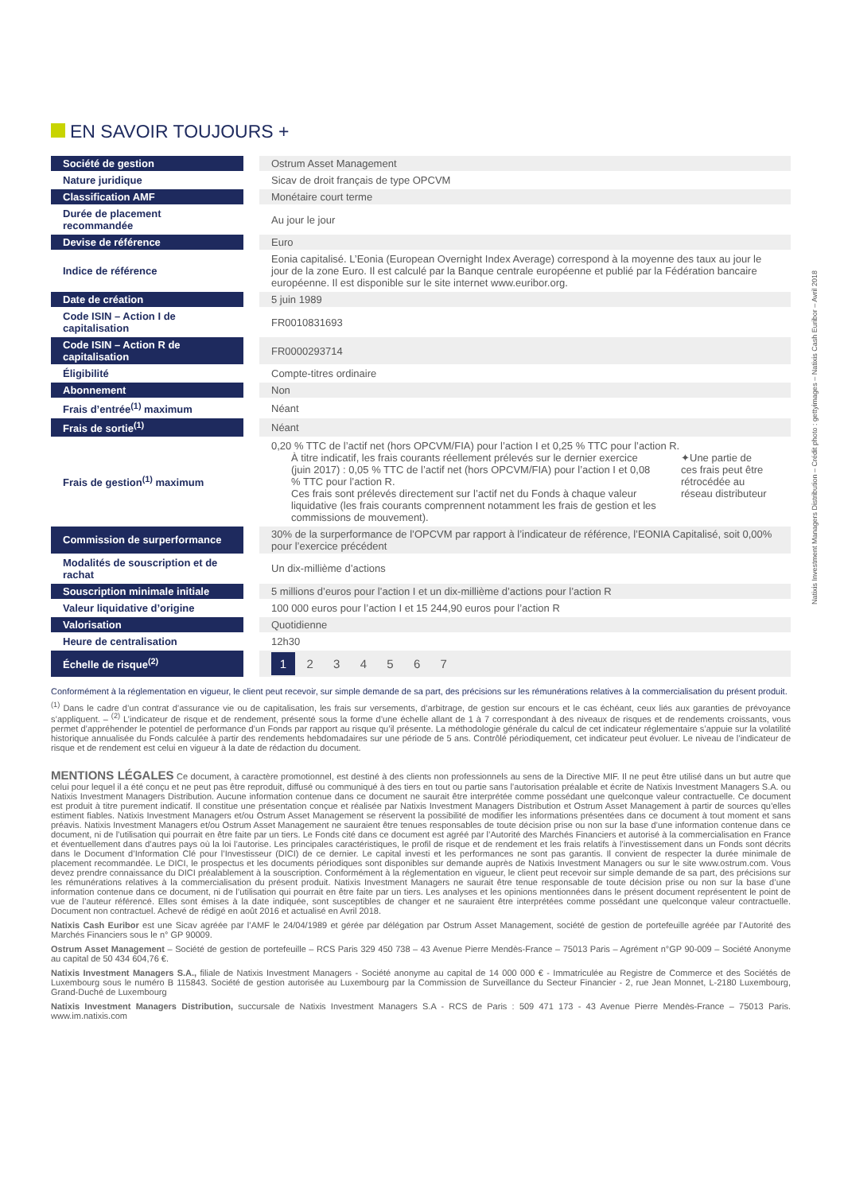Natixis Investment Managers Distribution – Crédit photo : gettyimages – Natixis Cash Euribor – Avril 2018
EN SAVOIR TOUJOURS +
| Société de gestion | Ostrum Asset Management |
| Nature juridique | Sicav de droit français de type OPCVM |
| Classification AMF | Monétaire court terme |
| Durée de placement recommandée | Au jour le jour |
| Devise de référence | Euro |
| Indice de référence | Eonia capitalisé. L’Eonia (European Overnight Index Average) correspond à la moyenne des taux au jour le jour de la zone Euro. Il est calculé par la Banque centrale européenne et publié par la Fédération bancaire européenne. Il est disponible sur le site internet www.euribor.org. |
| Date de création | 5 juin 1989 |
| Code ISIN – Action I de capitalisation | FR0010831693 |
| Code ISIN – Action R de capitalisation | FR0000293714 |
| Éligibilité | Compte-titres ordinaire |
| Abonnement | Non |
| Frais d’entrée<sup>(1)</sup> maximum | Néant |
| Frais de sortie<sup>(1)</sup> | Néant |
| Frais de gestion<sup>(1)</sup> maximum | 0,20 % TTC de l’actif net (hors OPCVM/FIA) pour l’action I et 0,25 % TTC pour l’action R. À titre indicatif, les frais courants réellement prélevés sur le dernier exercice (juin 2017) : 0,05 % TTC de l’actif net (hors OPCVM/FIA) pour l’action I et 0,08 % TTC pour l’action R. Ces frais sont prélevés directement sur l’actif net du Fonds à chaque valeur liquidative (les frais courants comprennent notamment les frais de gestion et les commissions de mouvement). ✦Une partie de ces frais peut être rétrocédée au réseau distributeur |
| Commission de surperformance | 30% de la surperformance de l’OPCVM par rapport à l’indicateur de référence, l’EONIA Capitalisé, soit 0,00% pour l’exercice précédent |
| Modalités de souscription et de rachat | Un dix-millième d’actions |
| Souscription minimale initiale | 5 millions d’euros pour l’action I et un dix-millième d’actions pour l’action R |
| Valeur liquidative d’origine | 100 000 euros pour l’action I et 15 244,90 euros pour l’action R |
| Valorisation | Quotidienne |
| Heure de centralisation | 12h30 |
| Échelle de risque<sup>(2)</sup> | 1 2 3 4 5 6 7 |
Conformément à la réglementation en vigueur, le client peut recevoir, sur simple demande de sa part, des précisions sur les rémunérations relatives à la commercialisation du présent produit.
<sup>(1)</sup> Dans le cadre d’un contrat d’assurance vie ou de capitalisation, les frais sur versements, d’arbitrage, de gestion sur encours et le cas échéant, ceux liés aux garanties de prévoyance s’appliquent. – <sup>(2)</sup> L’indicateur de risque et de rendement, présenté sous la forme d’une échelle allant de 1 à 7 correspondant à des niveaux de risques et de rendements croissants, vous permet d’appréhender le potentiel de performance d’un Fonds par rapport au risque qu’il présente. La méthodologie générale du calcul de cet indicateur réglementaire s’appuie sur la volatilité historique annualisée du Fonds calculée à partir des rendements hebdomadaires sur une période de 5 ans. Contrôlé périodiquement, cet indicateur peut évoluer. Le niveau de l’indicateur de risque et de rendement est celui en vigueur à la date de rédaction du document.
MENTIONS LÉGALES Ce document, à caractère promotionnel, est destiné à des clients non professionnels au sens de la Directive MIF. Il ne peut être utilisé dans un but autre que celui pour lequel il a été conçu et ne peut pas être reproduit, diffusé ou communiqué à des tiers en tout ou partie sans l’autorisation préalable et écrite de Natixis Investment Managers S.A. ou Natixis Investment Managers Distribution. Aucune information contenue dans ce document ne saurait être interprétée comme possédant une quelconque valeur contractuelle. Ce document est produit à titre purement indicatif. Il constitue une présentation conçue et réalisée par Natixis Investment Managers Distribution et Ostrum Asset Management à partir de sources qu’elles estiment fiables. Natixis Investment Managers et/ou Ostrum Asset Management se réservent la possibilité de modifier les informations présentées dans ce document à tout moment et sans préavis. Natixis Investment Managers et/ou Ostrum Asset Management ne sauraient être tenues responsables de toute décision prise ou non sur la base d’une information contenue dans ce document, ni de l’utilisation qui pourrait en être faite par un tiers. Le Fonds cité dans ce document est agréé par l’Autorité des Marchés Financiers et autorisé à la commercialisation en France et éventuellement dans d’autres pays où la loi l’autorise. Les principales caractéristiques, le profil de risque et de rendement et les frais relatifs à l’investissement dans un Fonds sont décrits dans le Document d’Information Clé pour l’Investisseur (DICI) de ce dernier. Le capital investi et les performances ne sont pas garantis. Il convient de respecter la durée minimale de placement recommandée. Le DICI, le prospectus et les documents périodiques sont disponibles sur demande auprès de Natixis Investment Managers ou sur le site www.ostrum.com. Vous devez prendre connaissance du DICI préalablement à la souscription. Conformément à la réglementation en vigueur, le client peut recevoir sur simple demande de sa part, des précisions sur les rémunérations relatives à la commercialisation du présent produit. Natixis Investment Managers ne saurait être tenue responsable de toute décision prise ou non sur la base d’une information contenue dans ce document, ni de l’utilisation qui pourrait en être faite par un tiers. Les analyses et les opinions mentionnées dans le présent document représentent le point de vue de l’auteur référencé. Elles sont émises à la date indiquée, sont susceptibles de changer et ne sauraient être interprétées comme possédant une quelconque valeur contractuelle. Document non contractuel. Achevé de rédigé en août 2016 et actualisé en Avril 2018.
Natixis Cash Euribor est une Sicav agréée par l’AMF le 24/04/1989 et gérée par délégation par Ostrum Asset Management, société de gestion de portefeuille agréée par l’Autorité des Marchés Financiers sous le n° GP 90009.
Ostrum Asset Management – Société de gestion de portefeuille – RCS Paris 329 450 738 – 43 Avenue Pierre Mendès-France – 75013 Paris – Agrément n°GP 90-009 – Société Anonyme au capital de 50 434 604,76 €.
Natixis Investment Managers S.A., filiale de Natixis Investment Managers - Société anonyme au capital de 14 000 000 € - Immatriculée au Registre de Commerce et des Sociétés de Luxembourg sous le numéro B 115843. Société de gestion autorisée au Luxembourg par la Commission de Surveillance du Secteur Financier - 2, rue Jean Monnet, L-2180 Luxembourg, Grand-Duché de Luxembourg
Natixis Investment Managers Distribution, succursale de Natixis Investment Managers S.A - RCS de Paris : 509 471 173 - 43 Avenue Pierre Mendès-France – 75013 Paris. www.im.natixis.com